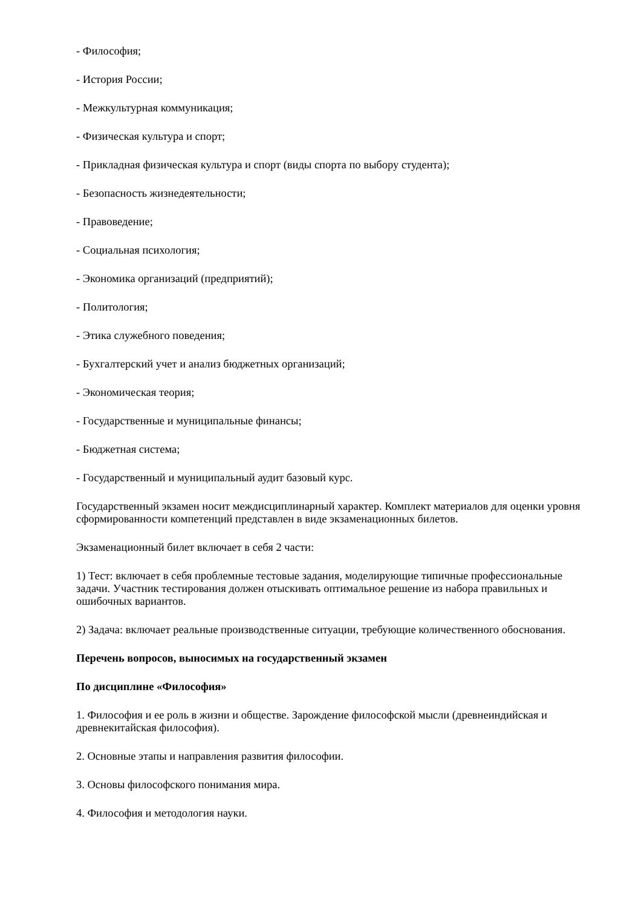- Философия;
- История России;
- Межкультурная коммуникация;
- Физическая культура и спорт;
- Прикладная физическая культура и спорт (виды спорта по выбору студента);
- Безопасность жизнедеятельности;
- Правоведение;
- Социальная психология;
- Экономика организаций (предприятий);
- Политология;
- Этика служебного поведения;
- Бухгалтерский учет и анализ бюджетных организаций;
- Экономическая теория;
- Государственные и муниципальные финансы;
- Бюджетная система;
- Государственный и муниципальный аудит базовый курс.
Государственный экзамен носит междисциплинарный характер. Комплект материалов для оценки уровня сформированности компетенций представлен в виде экзаменационных билетов.
Экзаменационный билет включает в себя 2 части:
1) Тест: включает в себя проблемные тестовые задания, моделирующие типичные профессиональные задачи. Участник тестирования должен отыскивать оптимальное решение из набора правильных и ошибочных вариантов.
2) Задача: включает реальные производственные ситуации, требующие количественного обоснования.
Перечень вопросов, выносимых на государственный экзамен
По дисциплине «Философия»
1. Философия и ее роль в жизни и обществе. Зарождение философской мысли (древнеиндийская и древнекитайская философия).
2. Основные этапы и направления развития философии.
3. Основы философского понимания мира.
4. Философия и методология науки.